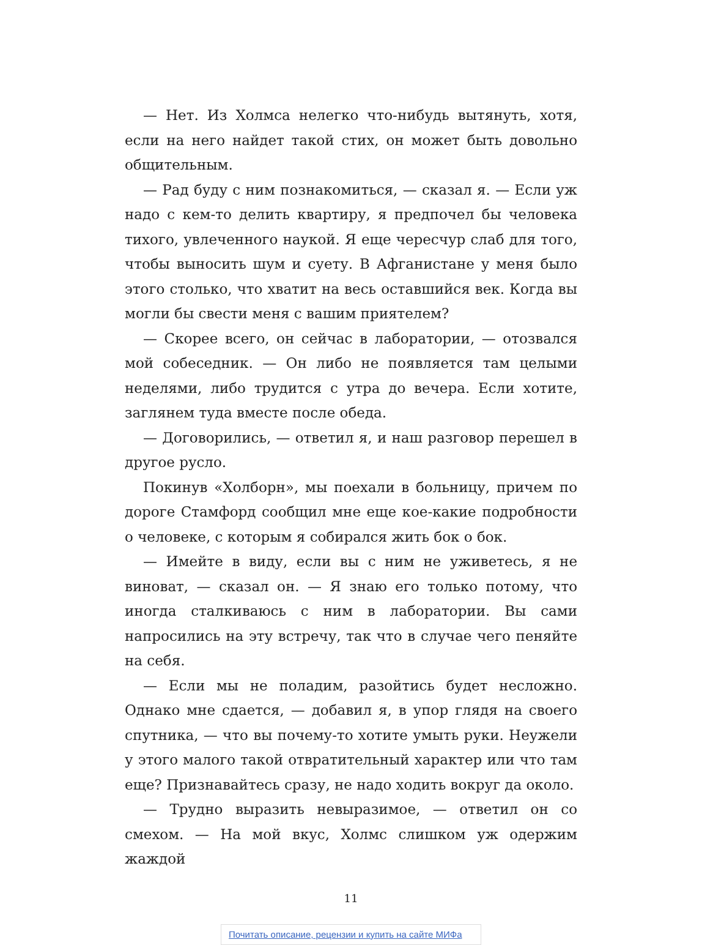— Нет. Из Холмса нелегко что-нибудь вытянуть, хотя, если на него найдет такой стих, он может быть довольно общительным.
— Рад буду с ним познакомиться, — сказал я. — Если уж надо с кем-то делить квартиру, я предпочел бы человека тихого, увлеченного наукой. Я еще чересчур слаб для того, чтобы выносить шум и суету. В Афганистане у меня было этого столько, что хватит на весь оставшийся век. Когда вы могли бы свести меня с вашим приятелем?
— Скорее всего, он сейчас в лаборатории, — отозвался мой собеседник. — Он либо не появляется там целыми неделями, либо трудится с утра до вечера. Если хотите, заглянем туда вместе после обеда.
— Договорились, — ответил я, и наш разговор перешел в другое русло.
Покинув «Холборн», мы поехали в больницу, причем по дороге Стамфорд сообщил мне еще кое-какие подробности о человеке, с которым я собирался жить бок о бок.
— Имейте в виду, если вы с ним не уживетесь, я не виноват, — сказал он. — Я знаю его только потому, что иногда сталкиваюсь с ним в лаборатории. Вы сами напросились на эту встречу, так что в случае чего пеняйте на себя.
— Если мы не поладим, разойтись будет несложно. Однако мне сдается, — добавил я, в упор глядя на своего спутника, — что вы почему-то хотите умыть руки. Неужели у этого малого такой отвратительный характер или что там еще? Признавайтесь сразу, не надо ходить вокруг да около.
— Трудно выразить невыразимое, — ответил он со смехом. — На мой вкус, Холмс слишком уж одержим жаждой
11
Почитать описание, рецензии и купить на сайте МИФа